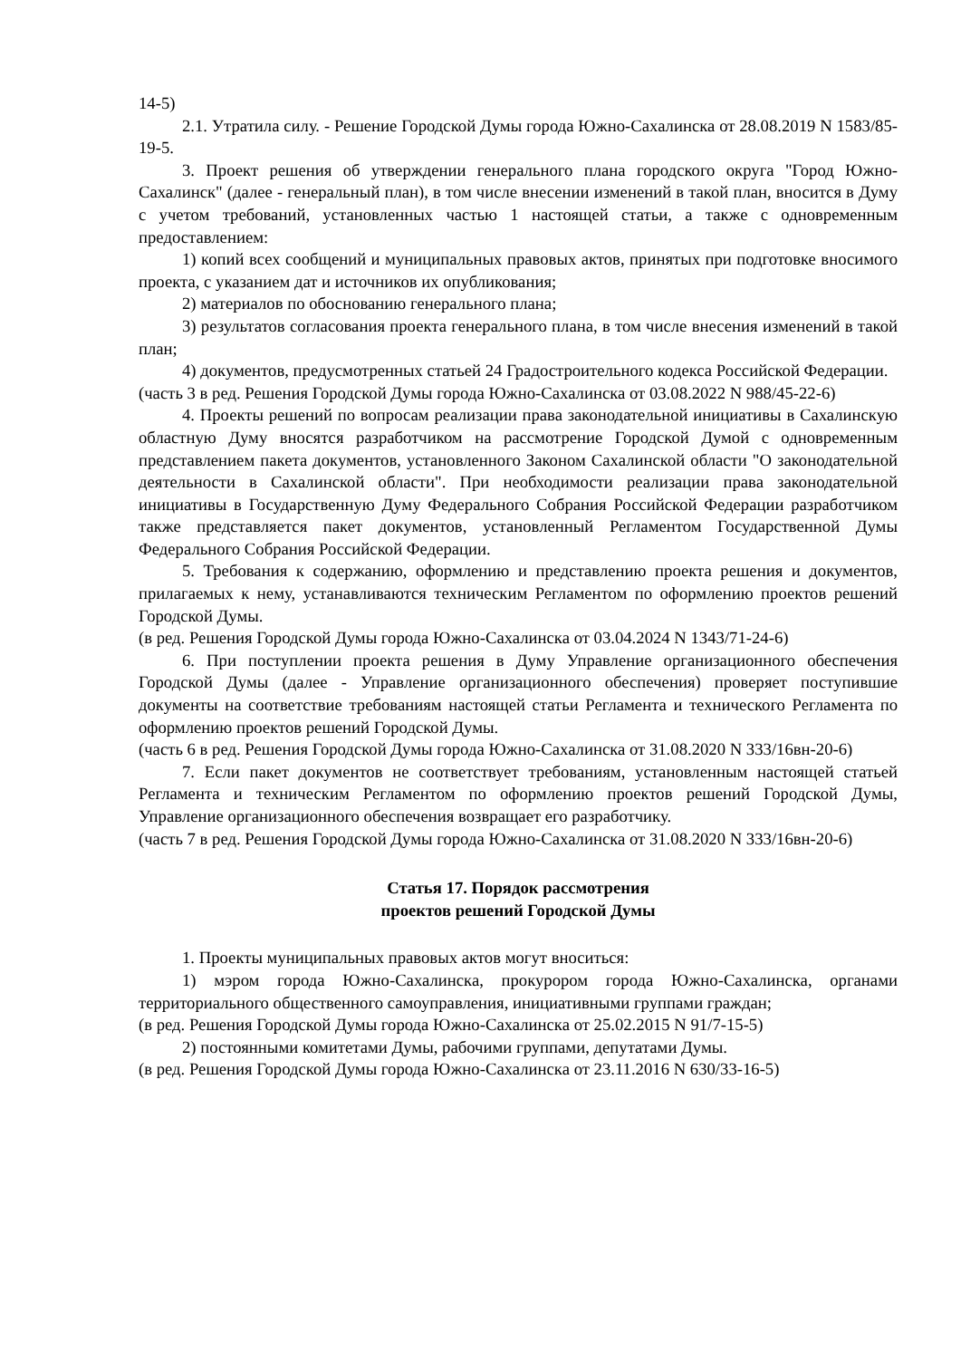14-5)
2.1. Утратила силу. - Решение Городской Думы города Южно-Сахалинска от 28.08.2019 N 1583/85-19-5.
3. Проект решения об утверждении генерального плана городского округа "Город Южно-Сахалинск" (далее - генеральный план), в том числе внесении изменений в такой план, вносится в Думу с учетом требований, установленных частью 1 настоящей статьи, а также с одновременным предоставлением:
1) копий всех сообщений и муниципальных правовых актов, принятых при подготовке вносимого проекта, с указанием дат и источников их опубликования;
2) материалов по обоснованию генерального плана;
3) результатов согласования проекта генерального плана, в том числе внесения изменений в такой план;
4) документов, предусмотренных статьей 24 Градостроительного кодекса Российской Федерации.
(часть 3 в ред. Решения Городской Думы города Южно-Сахалинска от 03.08.2022 N 988/45-22-6)
4. Проекты решений по вопросам реализации права законодательной инициативы в Сахалинскую областную Думу вносятся разработчиком на рассмотрение Городской Думой с одновременным представлением пакета документов, установленного Законом Сахалинской области "О законодательной деятельности в Сахалинской области". При необходимости реализации права законодательной инициативы в Государственную Думу Федерального Собрания Российской Федерации разработчиком также представляется пакет документов, установленный Регламентом Государственной Думы Федерального Собрания Российской Федерации.
5. Требования к содержанию, оформлению и представлению проекта решения и документов, прилагаемых к нему, устанавливаются техническим Регламентом по оформлению проектов решений Городской Думы.
(в ред. Решения Городской Думы города Южно-Сахалинска от 03.04.2024 N 1343/71-24-6)
6. При поступлении проекта решения в Думу Управление организационного обеспечения Городской Думы (далее - Управление организационного обеспечения) проверяет поступившие документы на соответствие требованиям настоящей статьи Регламента и технического Регламента по оформлению проектов решений Городской Думы.
(часть 6 в ред. Решения Городской Думы города Южно-Сахалинска от 31.08.2020 N 333/16вн-20-6)
7. Если пакет документов не соответствует требованиям, установленным настоящей статьей Регламента и техническим Регламентом по оформлению проектов решений Городской Думы, Управление организационного обеспечения возвращает его разработчику.
(часть 7 в ред. Решения Городской Думы города Южно-Сахалинска от 31.08.2020 N 333/16вн-20-6)
Статья 17. Порядок рассмотрения
проектов решений Городской Думы
1. Проекты муниципальных правовых актов могут вноситься:
1) мэром города Южно-Сахалинска, прокурором города Южно-Сахалинска, органами территориального общественного самоуправления, инициативными группами граждан;
(в ред. Решения Городской Думы города Южно-Сахалинска от 25.02.2015 N 91/7-15-5)
2) постоянными комитетами Думы, рабочими группами, депутатами Думы.
(в ред. Решения Городской Думы города Южно-Сахалинска от 23.11.2016 N 630/33-16-5)